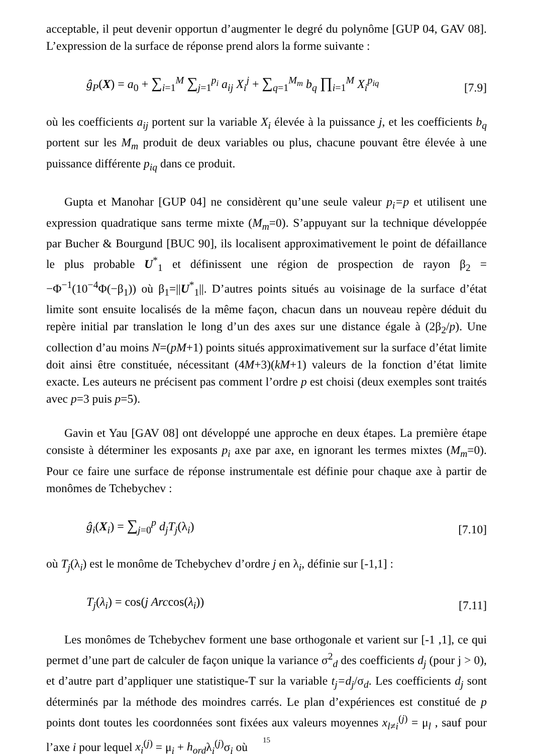acceptable, il peut devenir opportun d’augmenter le degré du polynôme [GUP 04, GAV 08]. L’expression de la surface de réponse prend alors la forme suivante :
ĝ<sub>P</sub>(X) = a<sub>0</sub> + ∑<sub>i=1</sub><sup>M</sup> ∑<sub>j=1</sub><sup>p<sub>i</sub></sup> a<sub>ij</sub> X<sub>i</sub><sup>j</sup> + ∑<sub>q=1</sub><sup>M<sub>m</sub></sup> b<sub>q</sub> ∏<sub>i=1</sub><sup>M</sup> X<sub>i</sub><sup>p<sub>iq</sub></sup>
[7.9]
où les coefficients a<sub>ij</sub> portent sur la variable X<sub>i</sub> élevée à la puissance j, et les coefficients b<sub>q</sub> portent sur les M<sub>m</sub> produit de deux variables ou plus, chacune pouvant être élevée à une puissance différente p<sub>iq</sub> dans ce produit.
Gupta et Manohar [GUP 04] ne considèrent qu’une seule valeur p<sub>i</sub>=p et utilisent une expression quadratique sans terme mixte (M<sub>m</sub>=0). S’appuyant sur la technique développée par Bucher & Bourgund [BUC 90], ils localisent approximativement le point de défaillance le plus probable U<sup>*</sup><sub>1</sub> et définissent une région de prospection de rayon β<sub>2</sub> = −Φ<sup>−1</sup>(10<sup>−4</sup>Φ(−β<sub>1</sub>)) où β<sub>1</sub>=||U<sup>*</sup><sub>1</sub>||. D’autres points situés au voisinage de la surface d’état limite sont ensuite localisés de la même façon, chacun dans un nouveau repère déduit du repère initial par translation le long d’un des axes sur une distance égale à (2β<sub>2</sub>/p). Une collection d’au moins N=(pM+1) points situés approximativement sur la surface d’état limite doit ainsi être constituée, nécessitant (4M+3)(kM+1) valeurs de la fonction d’état limite exacte. Les auteurs ne précisent pas comment l’ordre p est choisi (deux exemples sont traités avec p=3 puis p=5).
Gavin et Yau [GAV 08] ont développé une approche en deux étapes. La première étape consiste à déterminer les exposants p<sub>i</sub> axe par axe, en ignorant les termes mixtes (M<sub>m</sub>=0). Pour ce faire une surface de réponse instrumentale est définie pour chaque axe à partir de monômes de Tchebychev :
ĝ<sub>i</sub>(X<sub>i</sub>) = ∑<sub>j=0</sub><sup>p</sup> d<sub>j</sub>T<sub>j</sub>(λ<sub>i</sub>)
[7.10]
où T<sub>j</sub>(λ<sub>i</sub>) est le monôme de Tchebychev d’ordre j en λ<sub>i</sub>, définie sur [-1,1] :
T<sub>j</sub>(λ<sub>i</sub>) = cos(j Arccos(λ<sub>i</sub>))
[7.11]
Les monômes de Tchebychev forment une base orthogonale et varient sur [-1 ,1], ce qui permet d’une part de calculer de façon unique la variance σ<sup>2</sup><sub>d</sub> des coefficients d<sub>j</sub> (pour j > 0), et d’autre part d’appliquer une statistique-T sur la variable t<sub>j</sub>=d<sub>j</sub>/σ<sub>d</sub>. Les coefficients d<sub>j</sub> sont déterminés par la méthode des moindres carrés. Le plan d’expériences est constitué de p points dont toutes les coordonnées sont fixées aux valeurs moyennes x<sub>l≠i</sub><sup>(j)</sup> = μ<sub>l</sub> , sauf pour l’axe i pour lequel x<sub>i</sub><sup>(j)</sup> = μ<sub>i</sub> + h<sub>ord</sub>λ<sub>i</sub><sup>(j)</sup>σ<sub>i</sub> où
15